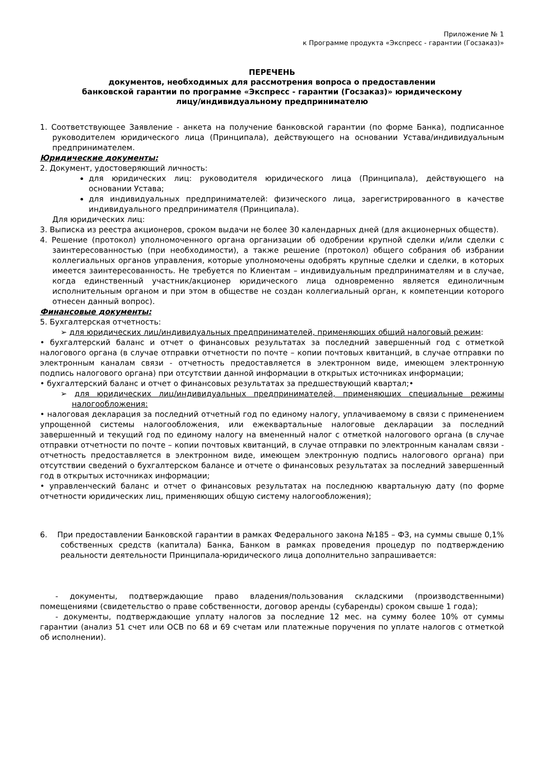Приложение № 1
к Программе продукта «Экспресс - гарантии (Госзаказ)»
ПЕРЕЧЕНЬ
документов, необходимых для рассмотрения вопроса о предоставлении
банковской гарантии по программе «Экспресс - гарантии (Госзаказ)» юридическому
лицу/индивидуальному предпринимателю
1. Соответствующее Заявление - анкета на получение банковской гарантии (по форме Банка), подписанное руководителем юридического лица (Принципала), действующего на основании Устава/индивидуальным предпринимателем.
Юридические документы:
2. Документ, удостоверяющий личность:
для юридических лиц: руководителя юридического лица (Принципала), действующего на основании Устава;
для индивидуальных предпринимателей: физического лица, зарегистрированного в качестве индивидуального предпринимателя (Принципала).
Для юридических лиц:
3. Выписка из реестра акционеров, сроком выдачи не более 30 календарных дней (для акционерных обществ).
4. Решение (протокол) уполномоченного органа организации об одобрении крупной сделки и/или сделки с заинтересованностью (при необходимости), а также решение (протокол) общего собрания об избрании коллегиальных органов управления, которые уполномочены одобрять крупные сделки и сделки, в которых имеется заинтересованность. Не требуется по Клиентам – индивидуальным предпринимателям и в случае, когда единственный участник/акционер юридического лица одновременно является единоличным исполнительным органом и при этом в обществе не создан коллегиальный орган, к компетенции которого отнесен данный вопрос).
Финансовые документы:
5. Бухгалтерская отчетность:
➢ для юридических лиц/индивидуальных предпринимателей, применяющих общий налоговый режим:
• бухгалтерский баланс и отчет о финансовых результатах за последний завершенный год с отметкой налогового органа (в случае отправки отчетности по почте – копии почтовых квитанций, в случае отправки по электронным каналам связи - отчетность предоставляется в электронном виде, имеющем электронную подпись налогового органа) при отсутствии данной информации в открытых источниках информации;
• бухгалтерский баланс и отчет о финансовых результатах за предшествующий квартал;•
➢ для юридических лиц/индивидуальных предпринимателей, применяющих специальные режимы налогообложения:
• налоговая декларация за последний отчетный год по единому налогу, уплачиваемому в связи с применением упрощенной системы налогообложения, или ежеквартальные налоговые декларации за последний завершенный и текущий год по единому налогу на вмененный налог с отметкой налогового органа (в случае отправки отчетности по почте – копии почтовых квитанций, в случае отправки по электронным каналам связи - отчетность предоставляется в электронном виде, имеющем электронную подпись налогового органа) при отсутствии сведений о бухгалтерском балансе и отчете о финансовых результатах за последний завершенный год в открытых источниках информации;
• управленческий баланс и отчет о финансовых результатах на последнюю квартальную дату (по форме отчетности юридических лиц, применяющих общую систему налогообложения);
6. При предоставлении Банковской гарантии в рамках Федерального закона №185 – ФЗ, на суммы свыше 0,1% собственных средств (капитала) Банка, Банком в рамках проведения процедур по подтверждению реальности деятельности Принципала-юридического лица дополнительно запрашивается:
- документы, подтверждающие право владения/пользования складскими (производственными) помещениями (свидетельство о праве собственности, договор аренды (субаренды) сроком свыше 1 года);
- документы, подтверждающие уплату налогов за последние 12 мес. на сумму более 10% от суммы гарантии (анализ 51 счет или ОСВ по 68 и 69 счетам или платежные поручения по уплате налогов с отметкой об исполнении).